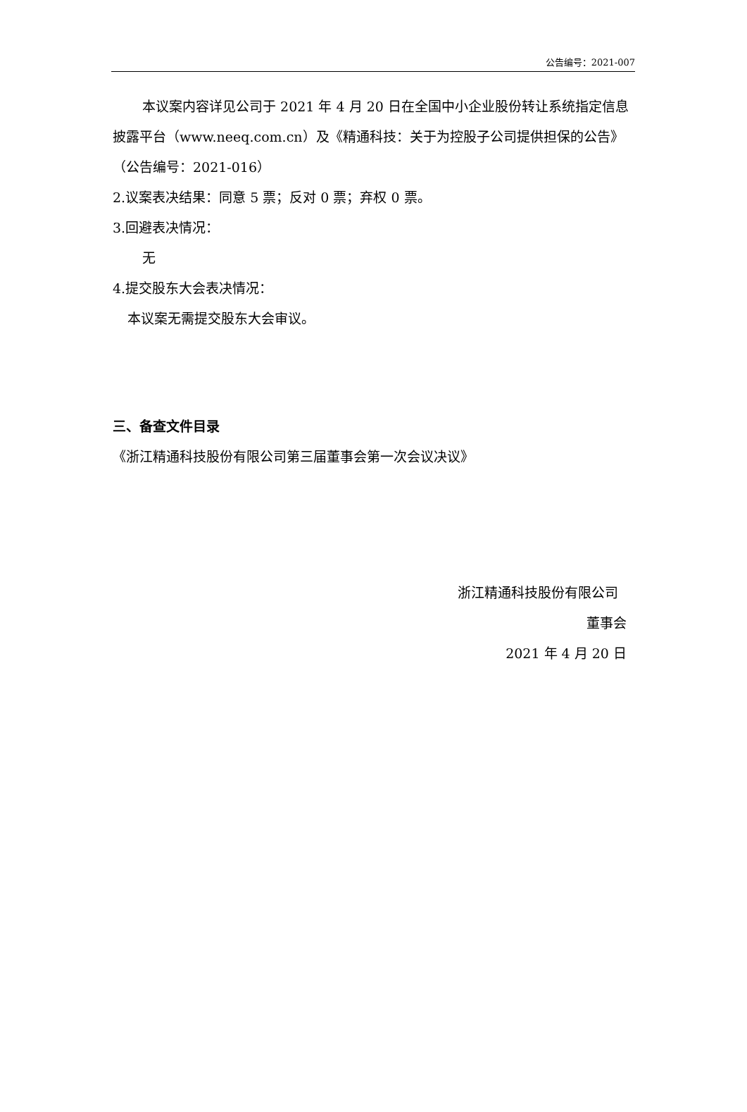公告编号：2021-007
本议案内容详见公司于 2021 年 4 月 20 日在全国中小企业股份转让系统指定信息披露平台（www.neeq.com.cn）及《精通科技：关于为控股子公司提供担保的公告》（公告编号：2021-016）
2.议案表决结果：同意 5 票；反对 0 票；弃权 0 票。
3.回避表决情况：
无
4.提交股东大会表决情况：
本议案无需提交股东大会审议。
三、备查文件目录
《浙江精通科技股份有限公司第三届董事会第一次会议决议》
浙江精通科技股份有限公司
董事会
2021 年 4 月 20 日